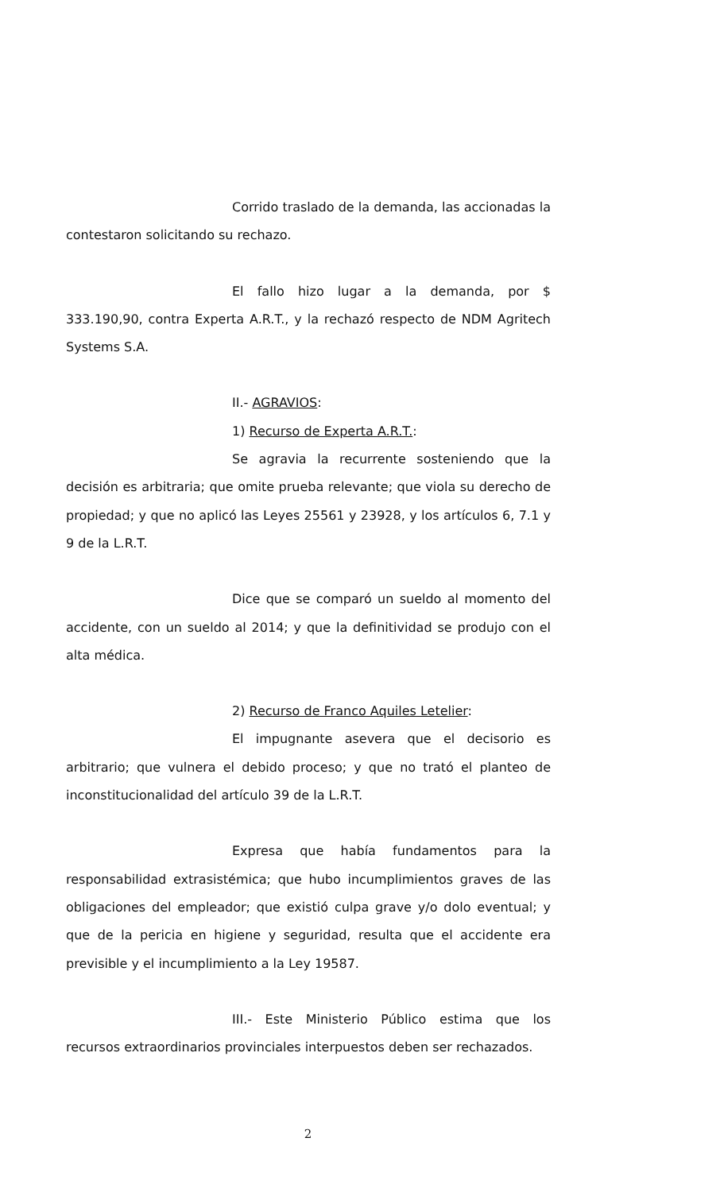Corrido traslado de la demanda, las accionadas la contestaron solicitando su rechazo.
El fallo hizo lugar a la demanda, por $ 333.190,90, contra Experta A.R.T., y la rechazó respecto de NDM Agritech Systems S.A.
II.- AGRAVIOS:
1) Recurso de Experta A.R.T.:
Se agravia la recurrente sosteniendo que la decisión es arbitraria; que omite prueba relevante; que viola su derecho de propiedad; y que no aplicó las Leyes 25561 y 23928, y los artículos 6, 7.1 y 9 de la L.R.T.
Dice que se comparó un sueldo al momento del accidente, con un sueldo al 2014; y que la definitividad se produjo con el alta médica.
2) Recurso de Franco Aquiles Letelier:
El impugnante asevera que el decisorio es arbitrario; que vulnera el debido proceso; y que no trató el planteo de inconstitucionalidad del artículo 39 de la L.R.T.
Expresa que había fundamentos para la responsabilidad extrasistémica; que hubo incumplimientos graves de las obligaciones del empleador; que existió culpa grave y/o dolo eventual; y que de la pericia en higiene y seguridad, resulta que el accidente era previsible y el incumplimiento a la Ley 19587.
III.- Este Ministerio Público estima que los recursos extraordinarios provinciales interpuestos deben ser rechazados.
2